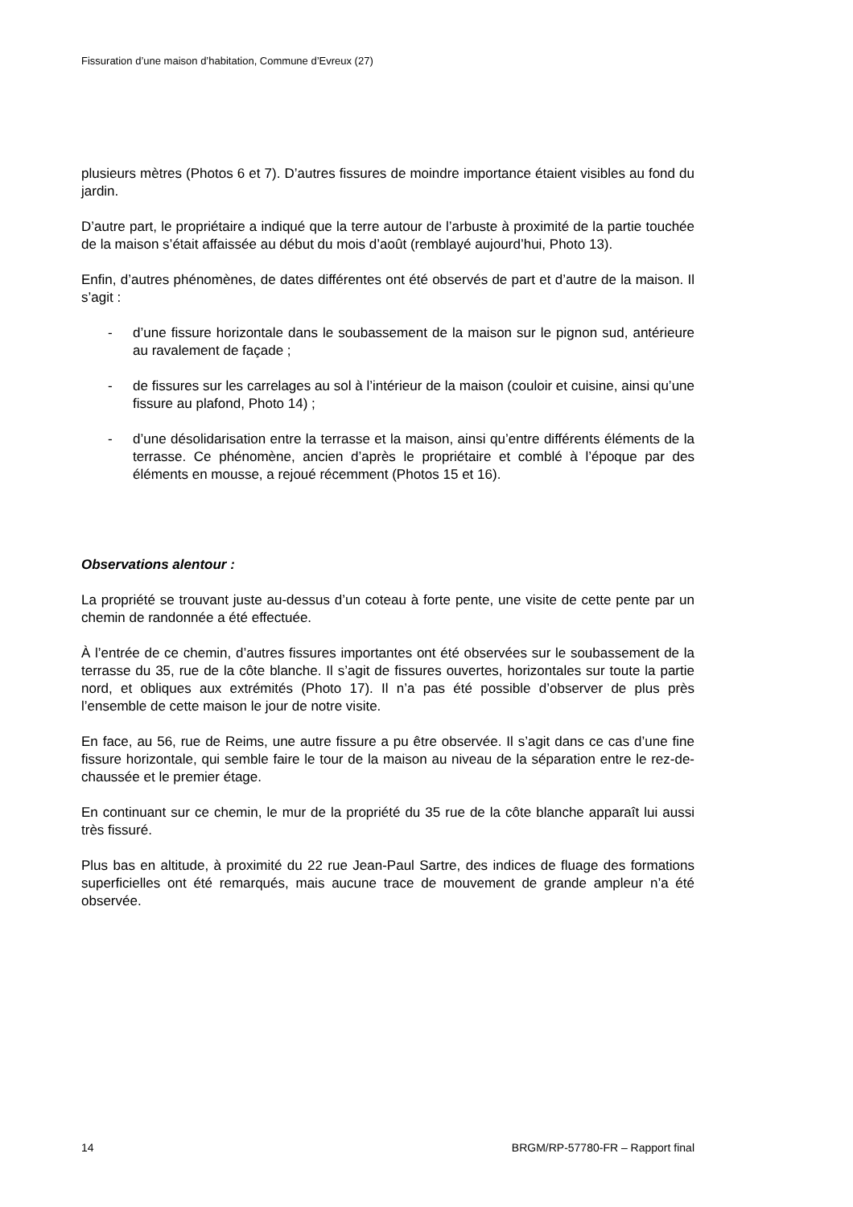Fissuration d’une maison d’habitation, Commune d’Evreux (27)
plusieurs mètres (Photos 6 et 7). D’autres fissures de moindre importance étaient visibles au fond du jardin.
D’autre part, le propriétaire a indiqué que la terre autour de l’arbuste à proximité de la partie touchée de la maison s’était affaissée au début du mois d’août (remblayé aujourd’hui, Photo 13).
Enfin, d’autres phénomènes, de dates différentes ont été observés de part et d’autre de la maison. Il s’agit :
- d’une fissure horizontale dans le soubassement de la maison sur le pignon sud, antérieure au ravalement de façade ;
- de fissures sur les carrelages au sol à l’intérieur de la maison (couloir et cuisine, ainsi qu’une fissure au plafond, Photo 14) ;
- d’une désolidarisation entre la terrasse et la maison, ainsi qu’entre différents éléments de la terrasse. Ce phénomène, ancien d’après le propriétaire et comblé à l’époque par des éléments en mousse, a rejoué récemment (Photos 15 et 16).
Observations alentour :
La propriété se trouvant juste au-dessus d’un coteau à forte pente, une visite de cette pente par un chemin de randonnée a été effectuée.
À l’entrée de ce chemin, d’autres fissures importantes ont été observées sur le soubassement de la terrasse du 35, rue de la côte blanche. Il s’agit de fissures ouvertes, horizontales sur toute la partie nord, et obliques aux extrémités (Photo 17). Il n’a pas été possible d’observer de plus près l’ensemble de cette maison le jour de notre visite.
En face, au 56, rue de Reims, une autre fissure a pu être observée. Il s’agit dans ce cas d’une fine fissure horizontale, qui semble faire le tour de la maison au niveau de la séparation entre le rez-de-chaussée et le premier étage.
En continuant sur ce chemin, le mur de la propriété du 35 rue de la côte blanche apparaît lui aussi très fissuré.
Plus bas en altitude, à proximité du 22 rue Jean-Paul Sartre, des indices de fluage des formations superficielles ont été remarqués, mais aucune trace de mouvement de grande ampleur n’a été observée.
14 BRGM/RP-57780-FR – Rapport final